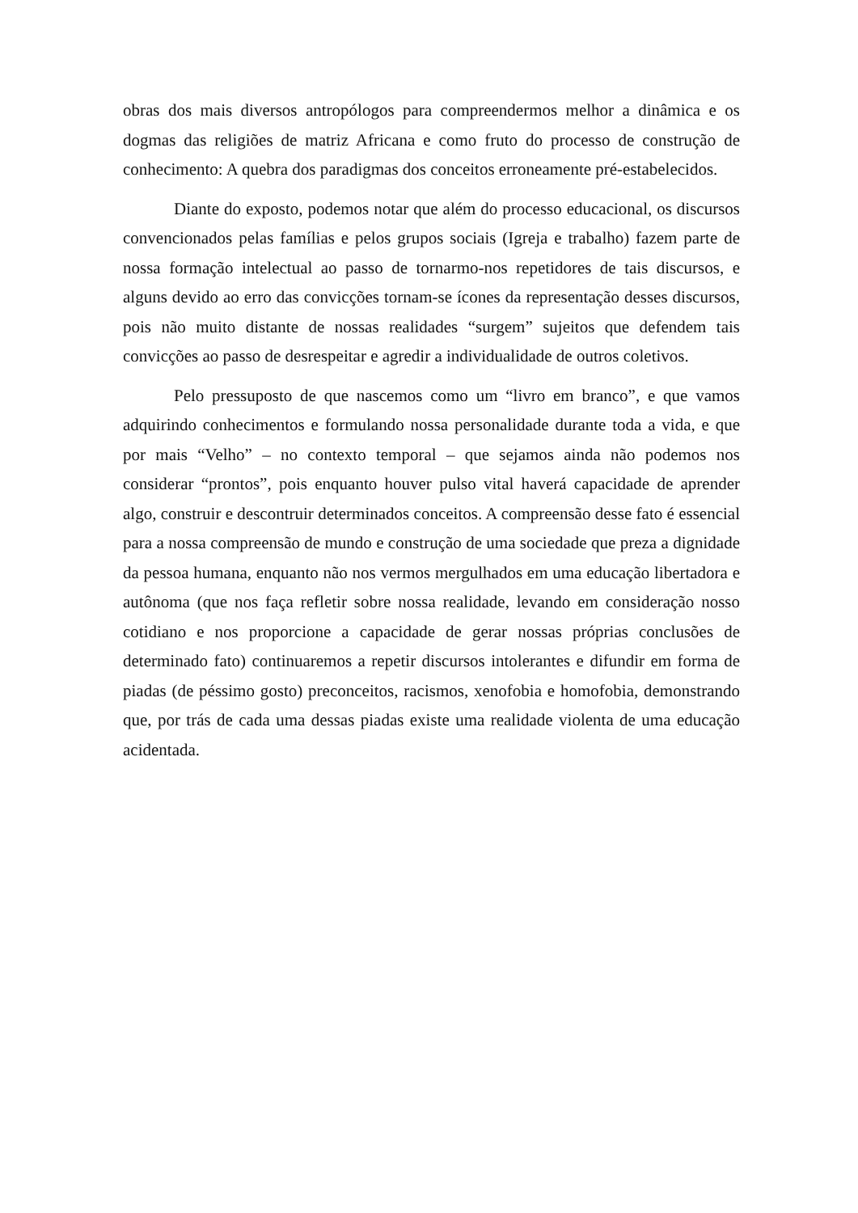obras dos mais diversos antropólogos para compreendermos melhor a dinâmica e os dogmas das religiões de matriz Africana e como fruto do processo de construção de conhecimento: A quebra dos paradigmas dos conceitos erroneamente pré-estabelecidos.
Diante do exposto, podemos notar que além do processo educacional, os discursos convencionados pelas famílias e pelos grupos sociais (Igreja e trabalho) fazem parte de nossa formação intelectual ao passo de tornarmo-nos repetidores de tais discursos, e alguns devido ao erro das convicções tornam-se ícones da representação desses discursos, pois não muito distante de nossas realidades “surgem” sujeitos que defendem tais convicções ao passo de desrespeitar e agredir a individualidade de outros coletivos.
Pelo pressuposto de que nascemos como um “livro em branco”, e que vamos adquirindo conhecimentos e formulando nossa personalidade durante toda a vida, e que por mais “Velho” – no contexto temporal – que sejamos ainda não podemos nos considerar “prontos”, pois enquanto houver pulso vital haverá capacidade de aprender algo, construir e descontruir determinados conceitos. A compreensão desse fato é essencial para a nossa compreensão de mundo e construção de uma sociedade que preza a dignidade da pessoa humana, enquanto não nos vermos mergulhados em uma educação libertadora e autônoma (que nos faça refletir sobre nossa realidade, levando em consideração nosso cotidiano e nos proporcione a capacidade de gerar nossas próprias conclusões de determinado fato) continuaremos a repetir discursos intolerantes e difundir em forma de piadas (de péssimo gosto) preconceitos, racismos, xenofobia e homofobia, demonstrando que, por trás de cada uma dessas piadas existe uma realidade violenta de uma educação acidentada.